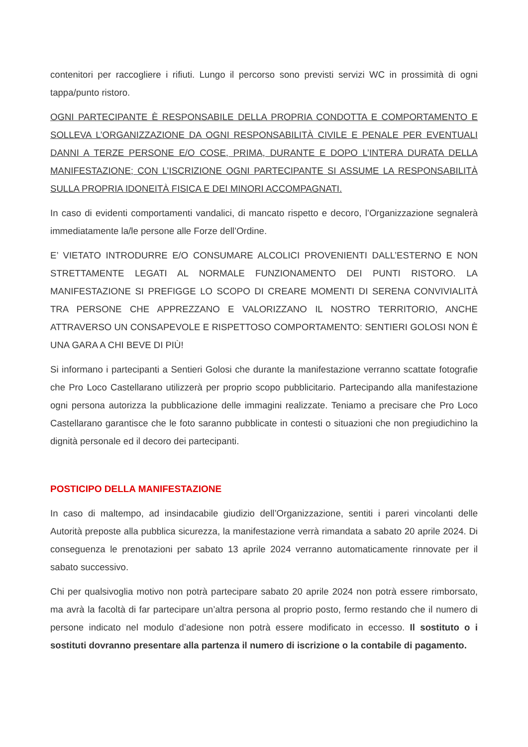contenitori per raccogliere i rifiuti. Lungo il percorso sono previsti servizi WC in prossimità di ogni tappa/punto ristoro.
OGNI PARTECIPANTE È RESPONSABILE DELLA PROPRIA CONDOTTA E COMPORTAMENTO E SOLLEVA L’ORGANIZZAZIONE DA OGNI RESPONSABILITÀ CIVILE E PENALE PER EVENTUALI DANNI A TERZE PERSONE E/O COSE, PRIMA, DURANTE E DOPO L’INTERA DURATA DELLA MANIFESTAZIONE; CON L’ISCRIZIONE OGNI PARTECIPANTE SI ASSUME LA RESPONSABILITÀ SULLA PROPRIA IDONEITÀ FISICA E DEI MINORI ACCOMPAGNATI.
In caso di evidenti comportamenti vandalici, di mancato rispetto e decoro, l’Organizzazione segnalerà immediatamente la/le persone alle Forze dell’Ordine.
E’ VIETATO INTRODURRE E/O CONSUMARE ALCOLICI PROVENIENTI DALL’ESTERNO E NON STRETTAMENTE LEGATI AL NORMALE FUNZIONAMENTO DEI PUNTI RISTORO. LA MANIFESTAZIONE SI PREFIGGE LO SCOPO DI CREARE MOMENTI DI SERENA CONVIVIALITÀ TRA PERSONE CHE APPREZZANO E VALORIZZANO IL NOSTRO TERRITORIO, ANCHE ATTRAVERSO UN CONSAPEVOLE E RISPETTOSO COMPORTAMENTO: SENTIERI GOLOSI NON È UNA GARA A CHI BEVE DI PIÙ!
Si informano i partecipanti a Sentieri Golosi che durante la manifestazione verranno scattate fotografie che Pro Loco Castellarano utilizzerà per proprio scopo pubblicitario. Partecipando alla manifestazione ogni persona autorizza la pubblicazione delle immagini realizzate. Teniamo a precisare che Pro Loco Castellarano garantisce che le foto saranno pubblicate in contesti o situazioni che non pregiudichino la dignità personale ed il decoro dei partecipanti.
POSTICIPO DELLA MANIFESTAZIONE
In caso di maltempo, ad insindacabile giudizio dell’Organizzazione, sentiti i pareri vincolanti delle Autorità preposte alla pubblica sicurezza, la manifestazione verrà rimandata a sabato 20 aprile 2024. Di conseguenza le prenotazioni per sabato 13 aprile 2024 verranno automaticamente rinnovate per il sabato successivo.
Chi per qualsivoglia motivo non potrà partecipare sabato 20 aprile 2024 non potrà essere rimborsato, ma avrà la facoltà di far partecipare un’altra persona al proprio posto, fermo restando che il numero di persone indicato nel modulo d’adesione non potrà essere modificato in eccesso. Il sostituto o i sostituti dovranno presentare alla partenza il numero di iscrizione o la contabile di pagamento.